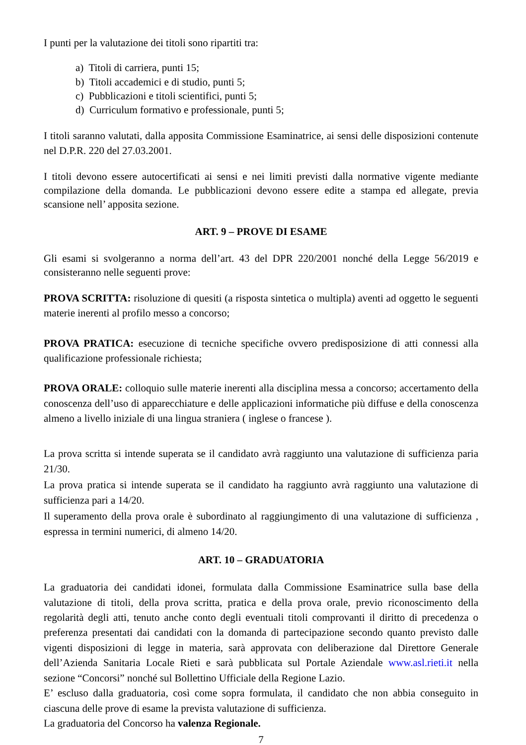I punti per la valutazione dei titoli sono ripartiti tra:
a) Titoli di carriera, punti 15;
b) Titoli accademici e di studio, punti 5;
c) Pubblicazioni e titoli scientifici, punti 5;
d) Curriculum formativo e professionale, punti 5;
I titoli saranno valutati, dalla apposita Commissione Esaminatrice, ai sensi delle disposizioni contenute nel D.P.R. 220 del 27.03.2001.
I titoli devono essere autocertificati ai sensi e nei limiti previsti dalla normative vigente mediante compilazione della domanda. Le pubblicazioni devono essere edite a stampa ed allegate, previa scansione nell’ apposita sezione.
ART. 9 – PROVE DI ESAME
Gli esami si svolgeranno a norma dell’art. 43 del DPR 220/2001 nonché della Legge 56/2019 e consisteranno nelle seguenti prove:
PROVA SCRITTA: risoluzione di quesiti (a risposta sintetica o multipla) aventi ad oggetto le seguenti materie inerenti al profilo messo a concorso;
PROVA PRATICA: esecuzione di tecniche specifiche ovvero predisposizione di atti connessi alla qualificazione professionale richiesta;
PROVA ORALE: colloquio sulle materie inerenti alla disciplina messa a concorso; accertamento della conoscenza dell’uso di apparecchiature e delle applicazioni informatiche più diffuse e della conoscenza almeno a livello iniziale di una lingua straniera ( inglese o francese ).
La prova scritta si intende superata se il candidato avrà raggiunto una valutazione di sufficienza paria 21/30.
La prova pratica si intende superata se il candidato ha raggiunto avrà raggiunto una valutazione di sufficienza pari a 14/20.
Il superamento della prova orale è subordinato al raggiungimento di una valutazione di sufficienza , espressa in termini numerici, di almeno 14/20.
ART. 10 – GRADUATORIA
La graduatoria dei candidati idonei, formulata dalla Commissione Esaminatrice sulla base della valutazione di titoli, della prova scritta, pratica e della prova orale, previo riconoscimento della regolarità degli atti, tenuto anche conto degli eventuali titoli comprovanti il diritto di precedenza o preferenza presentati dai candidati con la domanda di partecipazione secondo quanto previsto dalle vigenti disposizioni di legge in materia, sarà approvata con deliberazione dal Direttore Generale dell’Azienda Sanitaria Locale Rieti e sarà pubblicata sul Portale Aziendale www.asl.rieti.it nella sezione “Concorsi” nonché sul Bollettino Ufficiale della Regione Lazio.
E’ escluso dalla graduatoria, così come sopra formulata, il candidato che non abbia conseguito in ciascuna delle prove di esame la prevista valutazione di sufficienza.
La graduatoria del Concorso ha valenza Regionale.
7